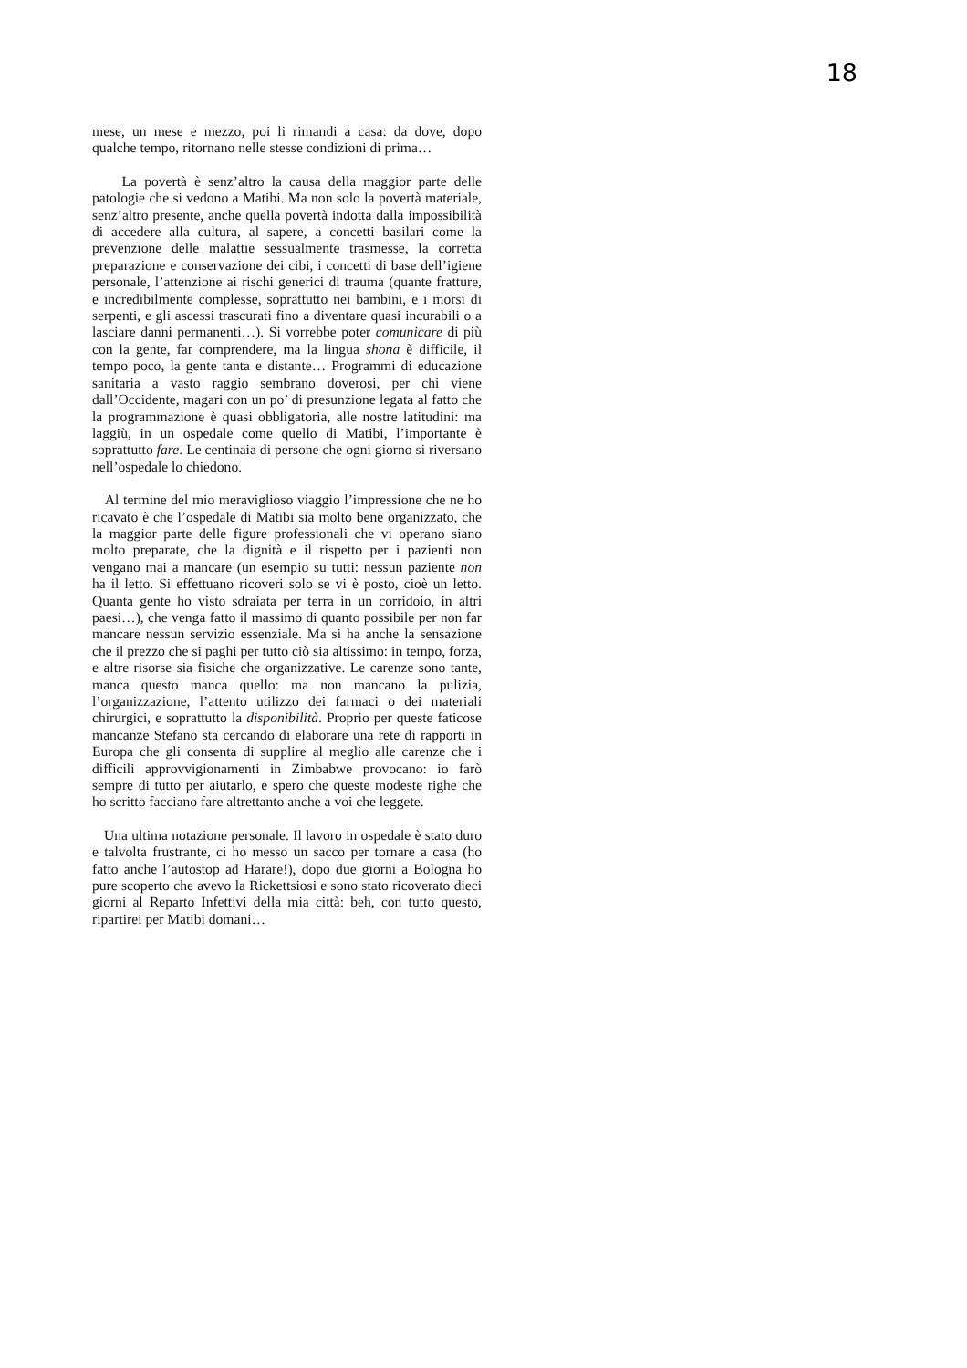18
mese, un mese e mezzo, poi li rimandi a casa: da dove, dopo qualche tempo, ritornano nelle stesse condizioni di prima…
La povertà è senz’altro la causa della maggior parte delle patologie che si vedono a Matibi. Ma non solo la povertà materiale, senz’altro presente, anche quella povertà indotta dalla impossibilità di accedere alla cultura, al sapere, a concetti basilari come la prevenzione delle malattie sessualmente trasmesse, la corretta preparazione e conservazione dei cibi, i concetti di base dell’igiene personale, l’attenzione ai rischi generici di trauma (quante fratture, e incredibilmente complesse, soprattutto nei bambini, e i morsi di serpenti, e gli ascessi trascurati fino a diventare quasi incurabili o a lasciare danni permanenti…). Si vorrebbe poter comunicare di più con la gente, far comprendere, ma la lingua shona è difficile, il tempo poco, la gente tanta e distante… Programmi di educazione sanitaria a vasto raggio sembrano doverosi, per chi viene dall’Occidente, magari con un po’ di presunzione legata al fatto che la programmazione è quasi obbligatoria, alle nostre latitudini: ma laggiù, in un ospedale come quello di Matibi, l’importante è soprattutto fare. Le centinaia di persone che ogni giorno si riversano nell’ospedale lo chiedono.
Al termine del mio meraviglioso viaggio l’impressione che ne ho ricavato è che l’ospedale di Matibi sia molto bene organizzato, che la maggior parte delle figure professionali che vi operano siano molto preparate, che la dignità e il rispetto per i pazienti non vengano mai a mancare (un esempio su tutti: nessun paziente non ha il letto. Si effettuano ricoveri solo se vi è posto, cioè un letto. Quanta gente ho visto sdraiata per terra in un corridoio, in altri paesi…), che venga fatto il massimo di quanto possibile per non far mancare nessun servizio essenziale. Ma si ha anche la sensazione che il prezzo che si paghi per tutto ciò sia altissimo: in tempo, forza, e altre risorse sia fisiche che organizzative. Le carenze sono tante, manca questo manca quello: ma non mancano la pulizia, l’organizzazione, l’attento utilizzo dei farmaci o dei materiali chirurgici, e soprattutto la disponibilità. Proprio per queste faticose mancanze Stefano sta cercando di elaborare una rete di rapporti in Europa che gli consenta di supplire al meglio alle carenze che i difficili approvvigionamenti in Zimbabwe provocano: io farò sempre di tutto per aiutarlo, e spero che queste modeste righe che ho scritto facciano fare altrettanto anche a voi che leggete.
Una ultima notazione personale. Il lavoro in ospedale è stato duro e talvolta frustrante, ci ho messo un sacco per tornare a casa (ho fatto anche l’autostop ad Harare!), dopo due giorni a Bologna ho pure scoperto che avevo la Rickettsiosi e sono stato ricoverato dieci giorni al Reparto Infettivi della mia città: beh, con tutto questo, ripartirei per Matibi domani…